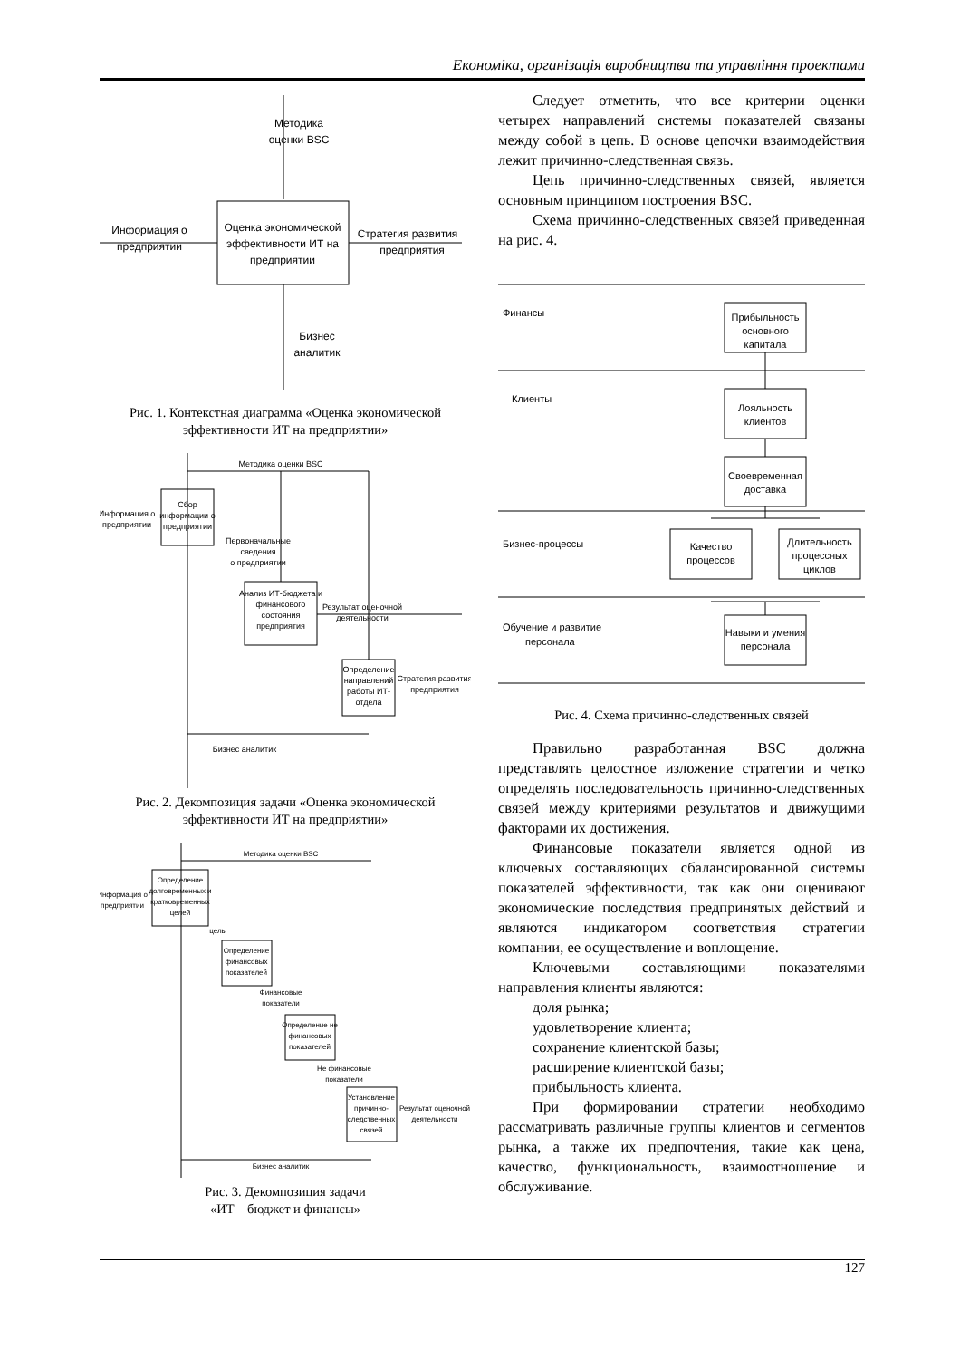Економіка, організація виробництва та управління проектами
Методика
оценки BSC
Оценка экономической
эффективности ИТ на
предприятии
Информация о
предприятии
Стратегия развития
предприятия
Бизнес
аналитик
Рис. 1. Контекстная диаграмма «Оценка экономической эффективности ИТ на предприятии»
Методика оценки BSC
Сбор
информации о
предприятии
Информация о
предприятии
Первоначальные
сведения
о предприятии
Анализ ИТ-бюджета и
финансового
состояния
предприятия
Результат оценочной
деятельности
Определение
направлений
работы ИТ-
отдела
Стратегия развития
предприятия
Бизнес аналитик
Рис. 2. Декомпозиция задачи «Оценка экономической эффективности ИТ на предприятии»
Методика оценки BSC
Определение
долговременных и
кратковременных
целей
Информация о
предприятии
цель
Определение
финансовых
показателей
Финансовые
показатели
Определение не
финансовых
показателей
Не финансовые
показатели
Установление
причинно-
следственных
связей
Результат оценочной
деятельности
Бизнес аналитик
Рис. 3. Декомпозиция задачи
«ИТ—бюджет и финансы»
Следует отметить, что все критерии оценки четырех направлений системы показателей связаны между собой в цепь. В основе цепочки взаимодействия лежит причинно-следственная связь.
Цепь причинно-следственных связей, является основным принципом построения BSC.
Схема причинно-следственных связей приведенная на рис. 4.
Финансы
Клиенты
Бизнес-процессы
Обучение и развитие
персонала
Прибыльность
основного
капитала
Лояльность
клиентов
Своевременная
доставка
Качество
процессов
Длительность
процессных
циклов
Навыки и умения
персонала
Рис. 4. Схема причинно-следственных связей
Правильно разработанная BSC должна представлять целостное изложение стратегии и четко определять последовательность причинно-следственных связей между критериями результатов и движущими факторами их достижения.
Финансовые показатели является одной из ключевых составляющих сбалансированной системы показателей эффективности, так как они оценивают экономические последствия предпринятых действий и являются индикатором соответствия стратегии компании, ее осуществление и воплощение.
Ключевыми составляющими показателями направления клиенты являются:
доля рынка;
удовлетворение клиента;
сохранение клиентской базы;
расширение клиентской базы;
прибыльность клиента.
При формировании стратегии необходимо рассматривать различные группы клиентов и сегментов рынка, а также их предпочтения, такие как цена, качество, функциональность, взаимоотношение и обслуживание.
127